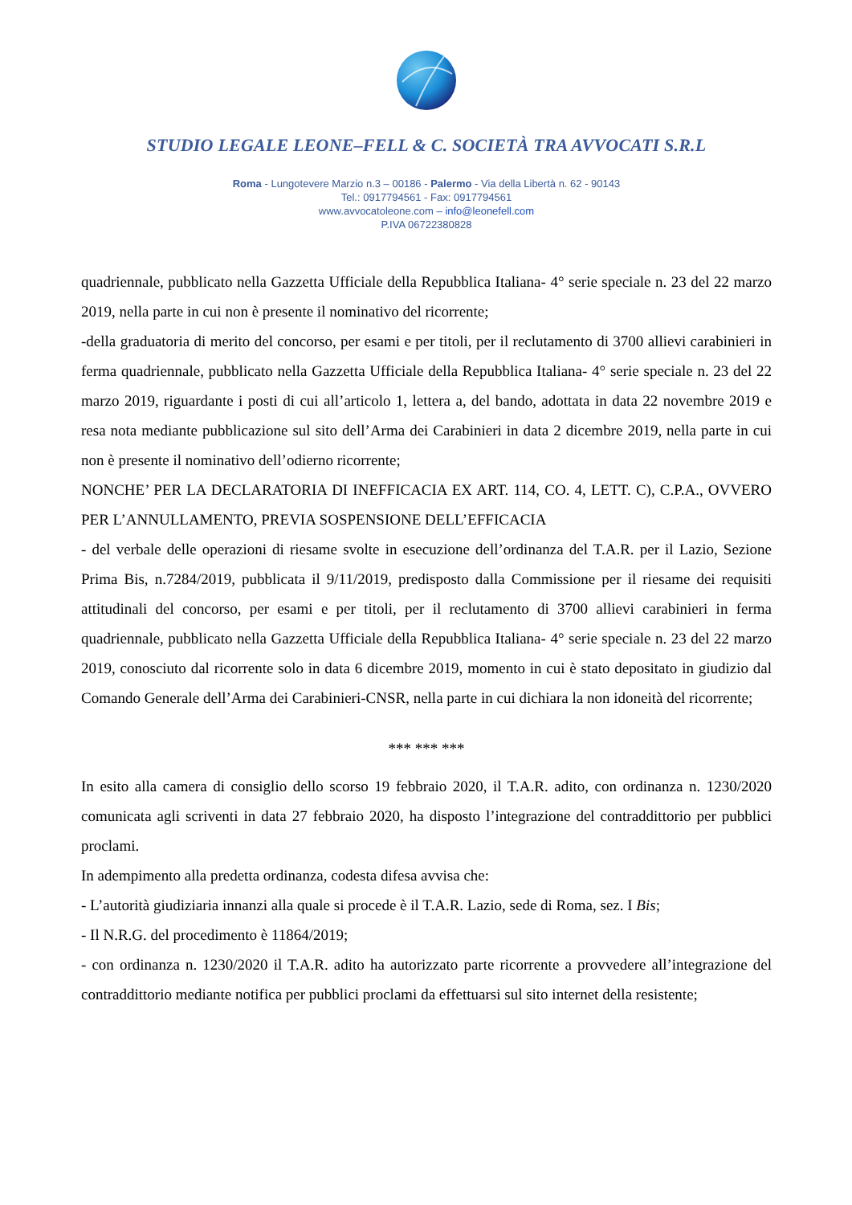STUDIO LEGALE LEONE–FELL & C. SOCIETÀ TRA AVVOCATI S.R.L
Roma - Lungotevere Marzio n.3 – 00186 - Palermo - Via della Libertà n. 62 - 90143
Tel.: 0917794561 - Fax: 0917794561
www.avvocatoleone.com – info@leonefell.com
P.IVA 06722380828
quadriennale, pubblicato nella Gazzetta Ufficiale della Repubblica Italiana- 4° serie speciale n. 23 del 22 marzo 2019, nella parte in cui non è presente il nominativo del ricorrente;
-della graduatoria di merito del concorso, per esami e per titoli, per il reclutamento di 3700 allievi carabinieri in ferma quadriennale, pubblicato nella Gazzetta Ufficiale della Repubblica Italiana- 4° serie speciale n. 23 del 22 marzo 2019, riguardante i posti di cui all’articolo 1, lettera a, del bando, adottata in data 22 novembre 2019 e resa nota mediante pubblicazione sul sito dell’Arma dei Carabinieri in data 2 dicembre 2019, nella parte in cui non è presente il nominativo dell’odierno ricorrente;
NONCHE’ PER LA DECLARATORIA DI INEFFICACIA EX ART. 114, CO. 4, LETT. C), C.P.A., OVVERO PER L’ANNULLAMENTO, PREVIA SOSPENSIONE DELL’EFFICACIA
- del verbale delle operazioni di riesame svolte in esecuzione dell’ordinanza del T.A.R. per il Lazio, Sezione Prima Bis, n.7284/2019, pubblicata il 9/11/2019, predisposto dalla Commissione per il riesame dei requisiti attitudinali del concorso, per esami e per titoli, per il reclutamento di 3700 allievi carabinieri in ferma quadriennale, pubblicato nella Gazzetta Ufficiale della Repubblica Italiana- 4° serie speciale n. 23 del 22 marzo 2019, conosciuto dal ricorrente solo in data 6 dicembre 2019, momento in cui è stato depositato in giudizio dal Comando Generale dell’Arma dei Carabinieri-CNSR, nella parte in cui dichiara la non idoneità del ricorrente;
*** *** ***
In esito alla camera di consiglio dello scorso 19 febbraio 2020, il T.A.R. adito, con ordinanza n. 1230/2020 comunicata agli scriventi in data 27 febbraio 2020, ha disposto l’integrazione del contraddittorio per pubblici proclami.
In adempimento alla predetta ordinanza, codesta difesa avvisa che:
- L’autorità giudiziaria innanzi alla quale si procede è il T.A.R. Lazio, sede di Roma, sez. I Bis;
- Il N.R.G. del procedimento è 11864/2019;
- con ordinanza n. 1230/2020 il T.A.R. adito ha autorizzato parte ricorrente a provvedere all’integrazione del contraddittorio mediante notifica per pubblici proclami da effettuarsi sul sito internet della resistente;